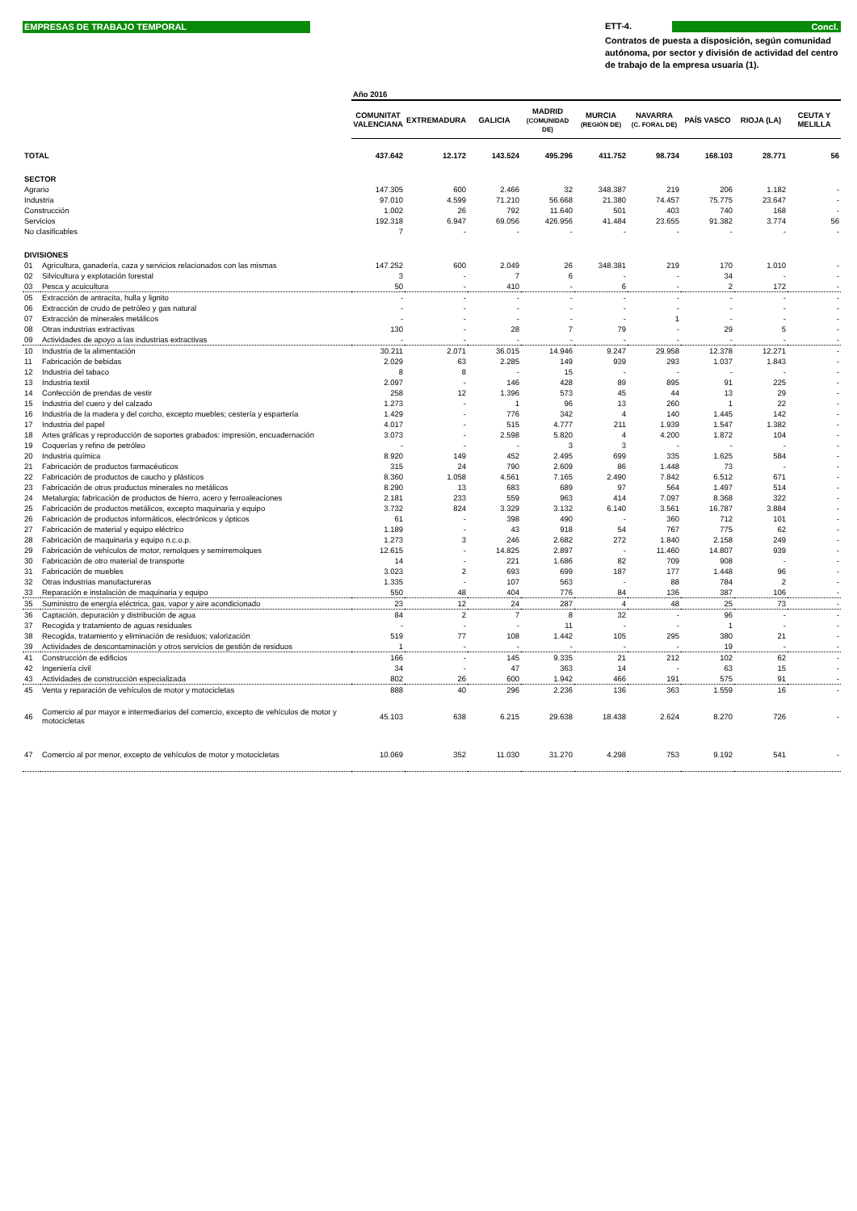EMPRESAS DE TRABAJO TEMPORAL
ETT-4. Concl.
Contratos de puesta a disposición, según comunidad autónoma, por sector y división de actividad del centro de trabajo de la empresa usuaria (1).
| | | Año 2016 | | | | | | | | |
| | | COMUNITAT VALENCIANA | EXTREMADURA | GALICIA | MADRID (COMUNIDAD DE) | MURCIA (REGIÓN DE) | NAVARRA (C. FORAL DE) | PAÍS VASCO | RIOJA (LA) | CEUTA Y MELILLA |
| TOTAL | | 437.642 | 12.172 | 143.524 | 495.296 | 411.752 | 98.734 | 168.103 | 28.771 | 56 |
| SECTOR | | | | | | | | | | |
| Agrario | | 147.305 | 600 | 2.466 | 32 | 348.387 | 219 | 206 | 1.182 | - |
| Industria | | 97.010 | 4.599 | 71.210 | 56.668 | 21.380 | 74.457 | 75.775 | 23.647 | - |
| Construcción | | 1.002 | 26 | 792 | 11.640 | 501 | 403 | 740 | 168 | - |
| Servicios | | 192.318 | 6.947 | 69.056 | 426.956 | 41.484 | 23.655 | 91.382 | 3.774 | 56 |
| No clasificables | | 7 | - | - | - | - | - | - | - | - |
| DIVISIONES | | | | | | | | | | |
| 01 | Agricultura, ganadería, caza y servicios relacionados con las mismas | 147.252 | 600 | 2.049 | 26 | 348.381 | 219 | 170 | 1.010 | - |
| 02 | Silvicultura y explotación forestal | 3 | - | 7 | 6 | - | - | 34 | - | - |
| 03 | Pesca y acuicultura | 50 | - | 410 | - | 6 | - | 2 | 172 | - |
| 05 | Extracción de antracita, hulla y lignito | - | - | - | - | - | - | - | - | - |
| 06 | Extracción de crudo de petróleo y gas natural | - | - | - | - | - | - | - | - | - |
| 07 | Extracción de minerales metálicos | - | - | - | - | - | 1 | - | - | - |
| 08 | Otras industrias extractivas | 130 | - | 28 | 7 | 79 | - | 29 | 5 | - |
| 09 | Actividades de apoyo a las industrias extractivas | - | - | - | - | - | - | - | - | - |
| 10 | Industria de la alimentación | 30.211 | 2.071 | 36.015 | 14.946 | 9.247 | 29.958 | 12.378 | 12.271 | - |
| 11 | Fabricación de bebidas | 2.029 | 63 | 2.285 | 149 | 939 | 293 | 1.037 | 1.843 | - |
| 12 | Industria del tabaco | 8 | 8 | - | 15 | - | - | - | - | - |
| 13 | Industria textil | 2.097 | - | 146 | 428 | 89 | 895 | 91 | 225 | - |
| 14 | Confección de prendas de vestir | 258 | 12 | 1.396 | 573 | 45 | 44 | 13 | 29 | - |
| 15 | Industria del cuero y del calzado | 1.273 | - | 1 | 96 | 13 | 260 | 1 | 22 | - |
| 16 | Industria de la madera y del corcho, excepto muebles; cestería y espartería | 1.429 | - | 776 | 342 | 4 | 140 | 1.445 | 142 | - |
| 17 | Industria del papel | 4.017 | - | 515 | 4.777 | 211 | 1.939 | 1.547 | 1.382 | - |
| 18 | Artes gráficas y reproducción de soportes grabados: impresión, encuadernación | 3.073 | - | 2.598 | 5.820 | 4 | 4.200 | 1.872 | 104 | - |
| 19 | Coquerías y refino de petróleo | - | - | - | 3 | 3 | - | - | - | - |
| 20 | Industria química | 8.920 | 149 | 452 | 2.495 | 699 | 335 | 1.625 | 584 | - |
| 21 | Fabricación de productos farmacéuticos | 315 | 24 | 790 | 2.609 | 86 | 1.448 | 73 | - | - |
| 22 | Fabricación de productos de caucho y plásticos | 8.360 | 1.058 | 4.561 | 7.165 | 2.490 | 7.842 | 6.512 | 671 | - |
| 23 | Fabricación de otros productos minerales no metálicos | 8.290 | 13 | 683 | 689 | 97 | 564 | 1.497 | 514 | - |
| 24 | Metalurgia; fabricación de productos de hierro, acero y ferroaleaciones | 2.181 | 233 | 559 | 963 | 414 | 7.097 | 8.368 | 322 | - |
| 25 | Fabricación de productos metálicos, excepto maquinaria y equipo | 3.732 | 824 | 3.329 | 3.132 | 6.140 | 3.561 | 16.787 | 3.884 | - |
| 26 | Fabricación de productos informáticos, electrónicos y ópticos | 61 | - | 398 | 490 | - | 360 | 712 | 101 | - |
| 27 | Fabricación de material y equipo eléctrico | 1.189 | - | 43 | 918 | 54 | 767 | 775 | 62 | - |
| 28 | Fabricación de maquinaria y equipo n.c.o.p. | 1.273 | 3 | 246 | 2.682 | 272 | 1.840 | 2.158 | 249 | - |
| 29 | Fabricación de vehículos de motor, remolques y semirremolques | 12.615 | - | 14.825 | 2.897 | - | 11.460 | 14.807 | 939 | - |
| 30 | Fabricación de otro material de transporte | 14 | - | 221 | 1.686 | 82 | 709 | 908 | - | - |
| 31 | Fabricación de muebles | 3.023 | 2 | 693 | 699 | 187 | 177 | 1.448 | 96 | - |
| 32 | Otras industrias manufactureras | 1.335 | - | 107 | 563 | - | 88 | 784 | 2 | - |
| 33 | Reparación e instalación de maquinaria y equipo | 550 | 48 | 404 | 776 | 84 | 136 | 387 | 106 | - |
| 35 | Suministro de energía eléctrica, gas, vapor y aire acondicionado | 23 | 12 | 24 | 287 | 4 | 48 | 25 | 73 | - |
| 36 | Captación, depuración y distribución de agua | 84 | 2 | 7 | 8 | 32 | - | 96 | - | - |
| 37 | Recogida y tratamiento de aguas residuales | - | - | - | 11 | - | - | 1 | - | - |
| 38 | Recogida, tratamiento y eliminación de residuos; valorización | 519 | 77 | 108 | 1.442 | 105 | 295 | 380 | 21 | - |
| 39 | Actividades de descontaminación y otros servicios de gestión de residuos | 1 | - | - | - | - | - | 19 | - | - |
| 41 | Construcción de edificios | 166 | - | 145 | 9.335 | 21 | 212 | 102 | 62 | - |
| 42 | Ingeniería civil | 34 | - | 47 | 363 | 14 | - | 63 | 15 | - |
| 43 | Actividades de construcción especializada | 802 | 26 | 600 | 1.942 | 466 | 191 | 575 | 91 | - |
| 45 | Venta y reparación de vehículos de motor y motocicletas | 888 | 40 | 296 | 2.236 | 136 | 363 | 1.559 | 16 | - |
| 46 | Comercio al por mayor e intermediarios del comercio, excepto de vehículos de motor y motocicletas | 45.103 | 638 | 6.215 | 29.638 | 18.438 | 2.624 | 8.270 | 726 | - |
| 47 | Comercio al por menor, excepto de vehículos de motor y motocicletas | 10.069 | 352 | 11.030 | 31.270 | 4.298 | 753 | 9.192 | 541 | - |